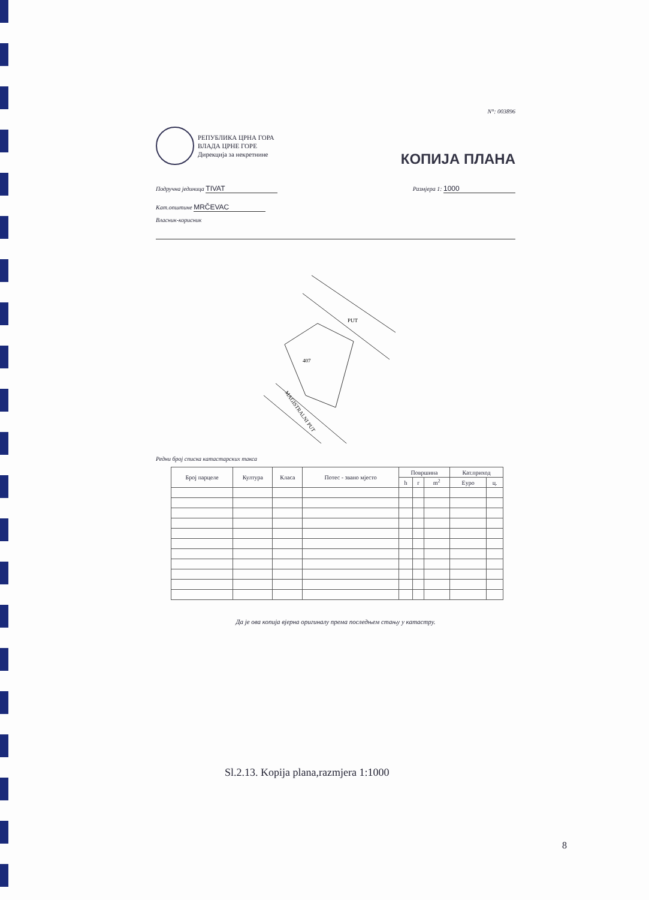N°: 003896
РЕПУБЛИКА ЦРНА ГОРА
ВЛАДА ЦРНЕ ГОРЕ
Дирекција за некретнине
КОПИЈА ПЛАНА
Подручна јединица TIVAT
Размјера 1: 1000
Кат.општине MRČEVAC
Власник-корисник
PUT
MAGISTRALNI PUT
407
Редни број списка катастарских такса
| Број парцеле | Култура | Класа | Потес - звано мјесто | Површина | | | Кат.приход | |
| --- | --- | --- | --- | --- | --- | --- | --- | --- |
| | | | | h | r | m<sup>2</sup> | Еуро | ц. |
Да је ова копија вјерна оригиналу према последњем стању у катастру.
Sl.2.13. Kopija plana,razmjera 1:1000
8